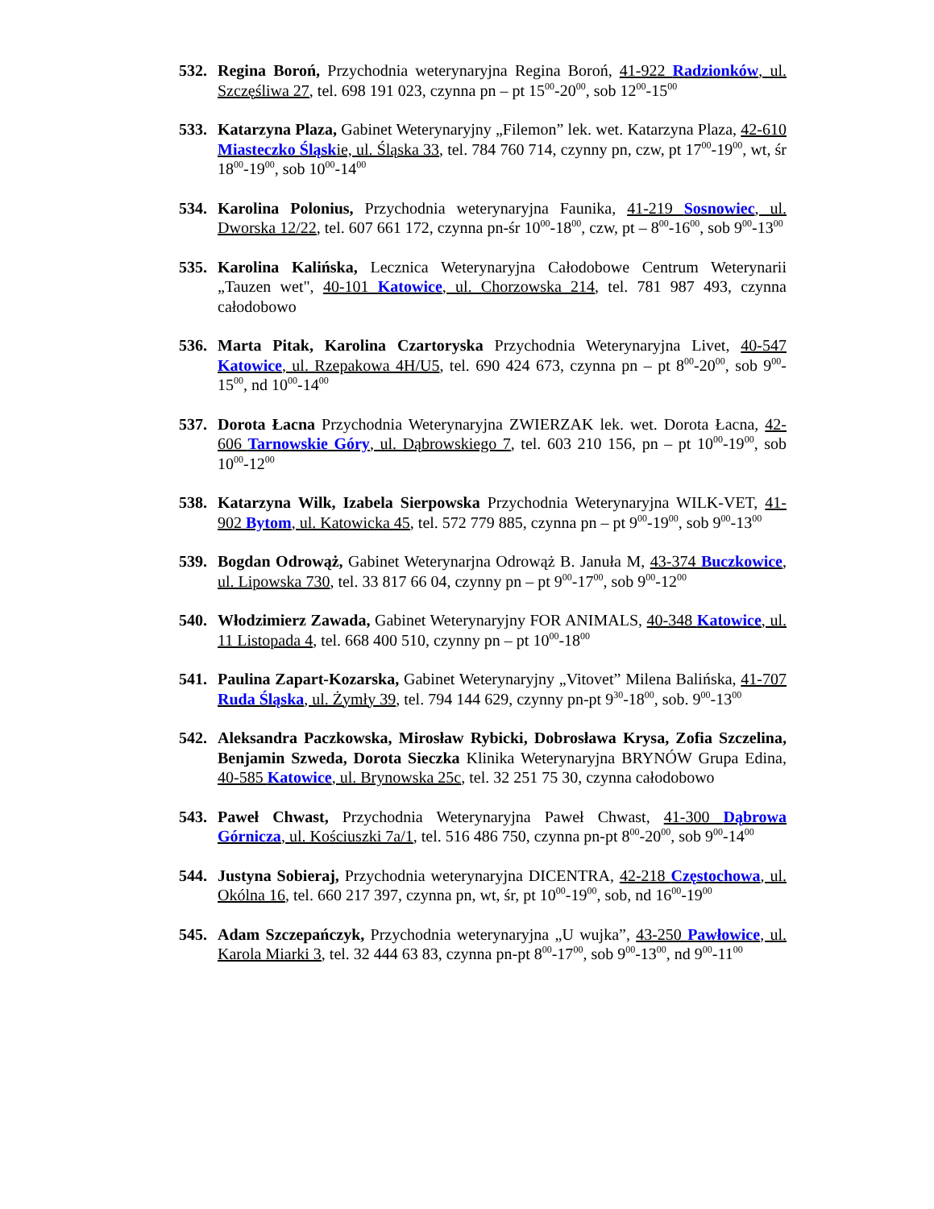532. Regina Boroń, Przychodnia weterynaryjna Regina Boroń, 41-922 Radzionków, ul. Szczęśliwa 27, tel. 698 191 023, czynna pn – pt 15<sup>00</sup>-20<sup>00</sup>, sob 12<sup>00</sup>-15<sup>00</sup>
533. Katarzyna Plaza, Gabinet Weterynaryjny „Filemon” lek. wet. Katarzyna Plaza, 42-610 Miasteczko Śląskie, ul. Śląska 33, tel. 784 760 714, czynny pn, czw, pt 17<sup>00</sup>-19<sup>00</sup>, wt, śr 18<sup>00</sup>-19<sup>00</sup>, sob 10<sup>00</sup>-14<sup>00</sup>
534. Karolina Polonius, Przychodnia weterynaryjna Faunika, 41-219 Sosnowiec, ul. Dworska 12/22, tel. 607 661 172, czynna pn-śr 10<sup>00</sup>-18<sup>00</sup>, czw, pt – 8<sup>00</sup>-16<sup>00</sup>, sob 9<sup>00</sup>-13<sup>00</sup>
535. Karolina Kalińska, Lecznica Weterynaryjna Całodobowe Centrum Weterynarii „Tauzen wet", 40-101 Katowice, ul. Chorzowska 214, tel. 781 987 493, czynna całodobowo
536. Marta Pitak, Karolina Czartoryska Przychodnia Weterynaryjna Livet, 40-547 Katowice, ul. Rzepakowa 4H/U5, tel. 690 424 673, czynna pn – pt 8<sup>00</sup>-20<sup>00</sup>, sob 9<sup>00</sup>-15<sup>00</sup>, nd 10<sup>00</sup>-14<sup>00</sup>
537. Dorota Łacna Przychodnia Weterynaryjna ZWIERZAK lek. wet. Dorota Łacna, 42-606 Tarnowskie Góry, ul. Dąbrowskiego 7, tel. 603 210 156, pn – pt 10<sup>00</sup>-19<sup>00</sup>, sob 10<sup>00</sup>-12<sup>00</sup>
538. Katarzyna Wilk, Izabela Sierpowska Przychodnia Weterynaryjna WILK-VET, 41-902 Bytom, ul. Katowicka 45, tel. 572 779 885, czynna pn – pt 9<sup>00</sup>-19<sup>00</sup>, sob 9<sup>00</sup>-13<sup>00</sup>
539. Bogdan Odrowąż, Gabinet Weterynarjna Odrowąż B. Januła M, 43-374 Buczkowice, ul. Lipowska 730, tel. 33 817 66 04, czynny pn – pt 9<sup>00</sup>-17<sup>00</sup>, sob 9<sup>00</sup>-12<sup>00</sup>
540. Włodzimierz Zawada, Gabinet Weterynaryjny FOR ANIMALS, 40-348 Katowice, ul. 11 Listopada 4, tel. 668 400 510, czynny pn – pt 10<sup>00</sup>-18<sup>00</sup>
541. Paulina Zapart-Kozarska, Gabinet Weterynaryjny „Vitovet” Milena Balińska, 41-707 Ruda Śląska, ul. Żymły 39, tel. 794 144 629, czynny pn-pt 9<sup>30</sup>-18<sup>00</sup>, sob. 9<sup>00</sup>-13<sup>00</sup>
542. Aleksandra Paczkowska, Mirosław Rybicki, Dobrosława Krysa, Zofia Szczelina, Benjamin Szweda, Dorota Sieczka Klinika Weterynaryjna BRYNÓW Grupa Edina, 40-585 Katowice, ul. Brynowska 25c, tel. 32 251 75 30, czynna całodobowo
543. Paweł Chwast, Przychodnia Weterynaryjna Paweł Chwast, 41-300 Dąbrowa Górnicza, ul. Kościuszki 7a/1, tel. 516 486 750, czynna pn-pt 8<sup>00</sup>-20<sup>00</sup>, sob 9<sup>00</sup>-14<sup>00</sup>
544. Justyna Sobieraj, Przychodnia weterynaryjna DICENTRA, 42-218 Częstochowa, ul. Okólna 16, tel. 660 217 397, czynna pn, wt, śr, pt 10<sup>00</sup>-19<sup>00</sup>, sob, nd 16<sup>00</sup>-19<sup>00</sup>
545. Adam Szczepańczyk, Przychodnia weterynaryjna „U wujka”, 43-250 Pawłowice, ul. Karola Miarki 3, tel. 32 444 63 83, czynna pn-pt 8<sup>00</sup>-17<sup>00</sup>, sob 9<sup>00</sup>-13<sup>00</sup>, nd 9<sup>00</sup>-11<sup>00</sup>